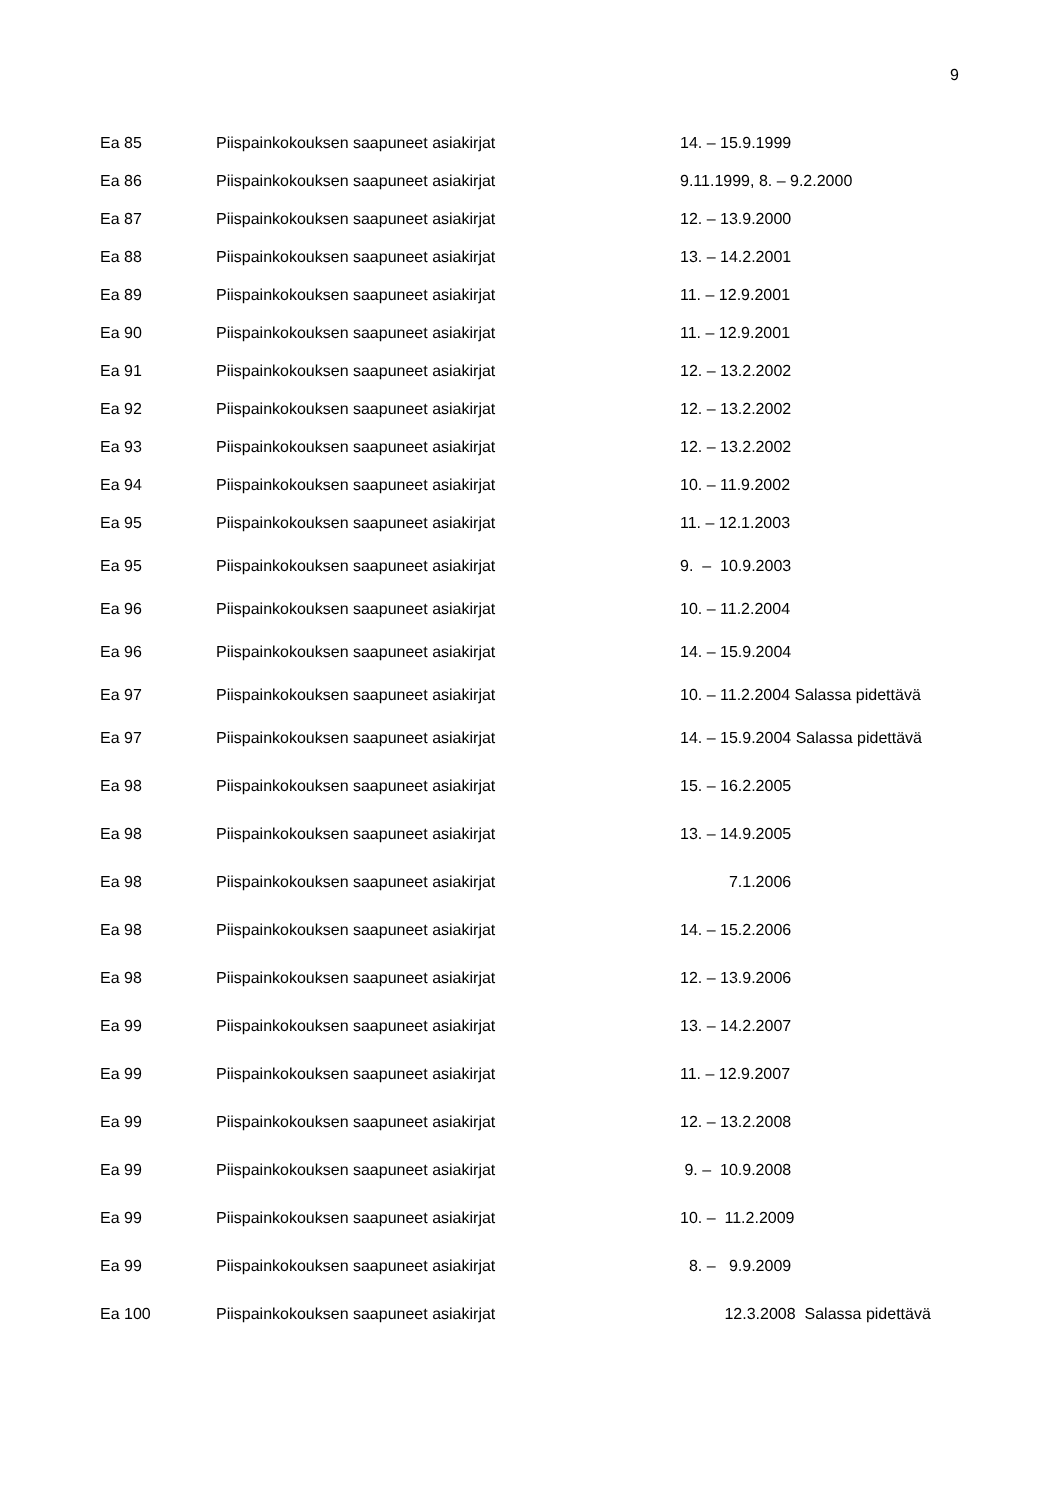9
| Ea 85 | Piispainkokouksen saapuneet asiakirjat | 14. – 15.9.1999 |
| Ea 86 | Piispainkokouksen saapuneet asiakirjat | 9.11.1999, 8. – 9.2.2000 |
| Ea 87 | Piispainkokouksen saapuneet asiakirjat | 12. – 13.9.2000 |
| Ea 88 | Piispainkokouksen saapuneet asiakirjat | 13. – 14.2.2001 |
| Ea 89 | Piispainkokouksen saapuneet asiakirjat | 11. – 12.9.2001 |
| Ea 90 | Piispainkokouksen saapuneet asiakirjat | 11. – 12.9.2001 |
| Ea 91 | Piispainkokouksen saapuneet asiakirjat | 12. – 13.2.2002 |
| Ea 92 | Piispainkokouksen saapuneet asiakirjat | 12. – 13.2.2002 |
| Ea 93 | Piispainkokouksen saapuneet asiakirjat | 12. – 13.2.2002 |
| Ea 94 | Piispainkokouksen saapuneet asiakirjat | 10. – 11.9.2002 |
| Ea 95 | Piispainkokouksen saapuneet asiakirjat | 11. – 12.1.2003 |
| Ea 95 | Piispainkokouksen saapuneet asiakirjat | 9. – 10.9.2003 |
| Ea 96 | Piispainkokouksen saapuneet asiakirjat | 10. – 11.2.2004 |
| Ea 96 | Piispainkokouksen saapuneet asiakirjat | 14. – 15.9.2004 |
| Ea 97 | Piispainkokouksen saapuneet asiakirjat | 10. – 11.2.2004 Salassa pidettävä |
| Ea 97 | Piispainkokouksen saapuneet asiakirjat | 14. – 15.9.2004 Salassa pidettävä |
| Ea 98 | Piispainkokouksen saapuneet asiakirjat | 15. – 16.2.2005 |
| Ea 98 | Piispainkokouksen saapuneet asiakirjat | 13. – 14.9.2005 |
| Ea 98 | Piispainkokouksen saapuneet asiakirjat | 7.1.2006 |
| Ea 98 | Piispainkokouksen saapuneet asiakirjat | 14. – 15.2.2006 |
| Ea 98 | Piispainkokouksen saapuneet asiakirjat | 12. – 13.9.2006 |
| Ea 99 | Piispainkokouksen saapuneet asiakirjat | 13. – 14.2.2007 |
| Ea 99 | Piispainkokouksen saapuneet asiakirjat | 11. – 12.9.2007 |
| Ea 99 | Piispainkokouksen saapuneet asiakirjat | 12. – 13.2.2008 |
| Ea 99 | Piispainkokouksen saapuneet asiakirjat | 9. – 10.9.2008 |
| Ea 99 | Piispainkokouksen saapuneet asiakirjat | 10. – 11.2.2009 |
| Ea 99 | Piispainkokouksen saapuneet asiakirjat | 8. – 9.9.2009 |
| Ea 100 | Piispainkokouksen saapuneet asiakirjat | 12.3.2008 Salassa pidettävä |